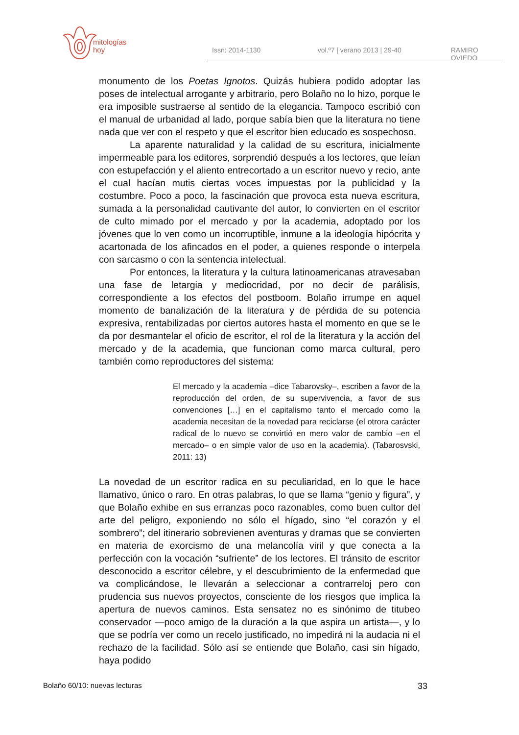mitologías
hoy
Issn: 2014-1130 vol.º7 | verano 2013 | 29-40 RAMIRO OVIEDO
monumento de los Poetas Ignotos. Quizás hubiera podido adoptar las poses de intelectual arrogante y arbitrario, pero Bolaño no lo hizo, porque le era imposible sustraerse al sentido de la elegancia. Tampoco escribió con el manual de urbanidad al lado, porque sabía bien que la literatura no tiene nada que ver con el respeto y que el escritor bien educado es sospechoso.
La aparente naturalidad y la calidad de su escritura, inicialmente impermeable para los editores, sorprendió después a los lectores, que leían con estupefacción y el aliento entrecortado a un escritor nuevo y recio, ante el cual hacían mutis ciertas voces impuestas por la publicidad y la costumbre. Poco a poco, la fascinación que provoca esta nueva escritura, sumada a la personalidad cautivante del autor, lo convierten en el escritor de culto mimado por el mercado y por la academia, adoptado por los jóvenes que lo ven como un incorruptible, inmune a la ideología hipócrita y acartonada de los afincados en el poder, a quienes responde o interpela con sarcasmo o con la sentencia intelectual.
Por entonces, la literatura y la cultura latinoamericanas atravesaban una fase de letargia y mediocridad, por no decir de parálisis, correspondiente a los efectos del postboom. Bolaño irrumpe en aquel momento de banalización de la literatura y de pérdida de su potencia expresiva, rentabilizadas por ciertos autores hasta el momento en que se le da por desmantelar el oficio de escritor, el rol de la literatura y la acción del mercado y de la academia, que funcionan como marca cultural, pero también como reproductores del sistema:
El mercado y la academia –dice Tabarovsky–, escriben a favor de la reproducción del orden, de su supervivencia, a favor de sus convenciones […] en el capitalismo tanto el mercado como la academia necesitan de la novedad para reciclarse (el otrora carácter radical de lo nuevo se convirtió en mero valor de cambio –en el mercado– o en simple valor de uso en la academia). (Tabarosvski, 2011: 13)
La novedad de un escritor radica en su peculiaridad, en lo que le hace llamativo, único o raro. En otras palabras, lo que se llama “genio y figura”, y que Bolaño exhibe en sus erranzas poco razonables, como buen cultor del arte del peligro, exponiendo no sólo el hígado, sino “el corazón y el sombrero”; del itinerario sobrevienen aventuras y dramas que se convierten en materia de exorcismo de una melancolía viril y que conecta a la perfección con la vocación “sufriente” de los lectores. El tránsito de escritor desconocido a escritor célebre, y el descubrimiento de la enfermedad que va complicándose, le llevarán a seleccionar a contrarreloj pero con prudencia sus nuevos proyectos, consciente de los riesgos que implica la apertura de nuevos caminos. Esta sensatez no es sinónimo de titubeo conservador —poco amigo de la duración a la que aspira un artista—, y lo que se podría ver como un recelo justificado, no impedirá ni la audacia ni el rechazo de la facilidad. Sólo así se entiende que Bolaño, casi sin hígado, haya podido
Bolaño 60/10: nuevas lecturas 33